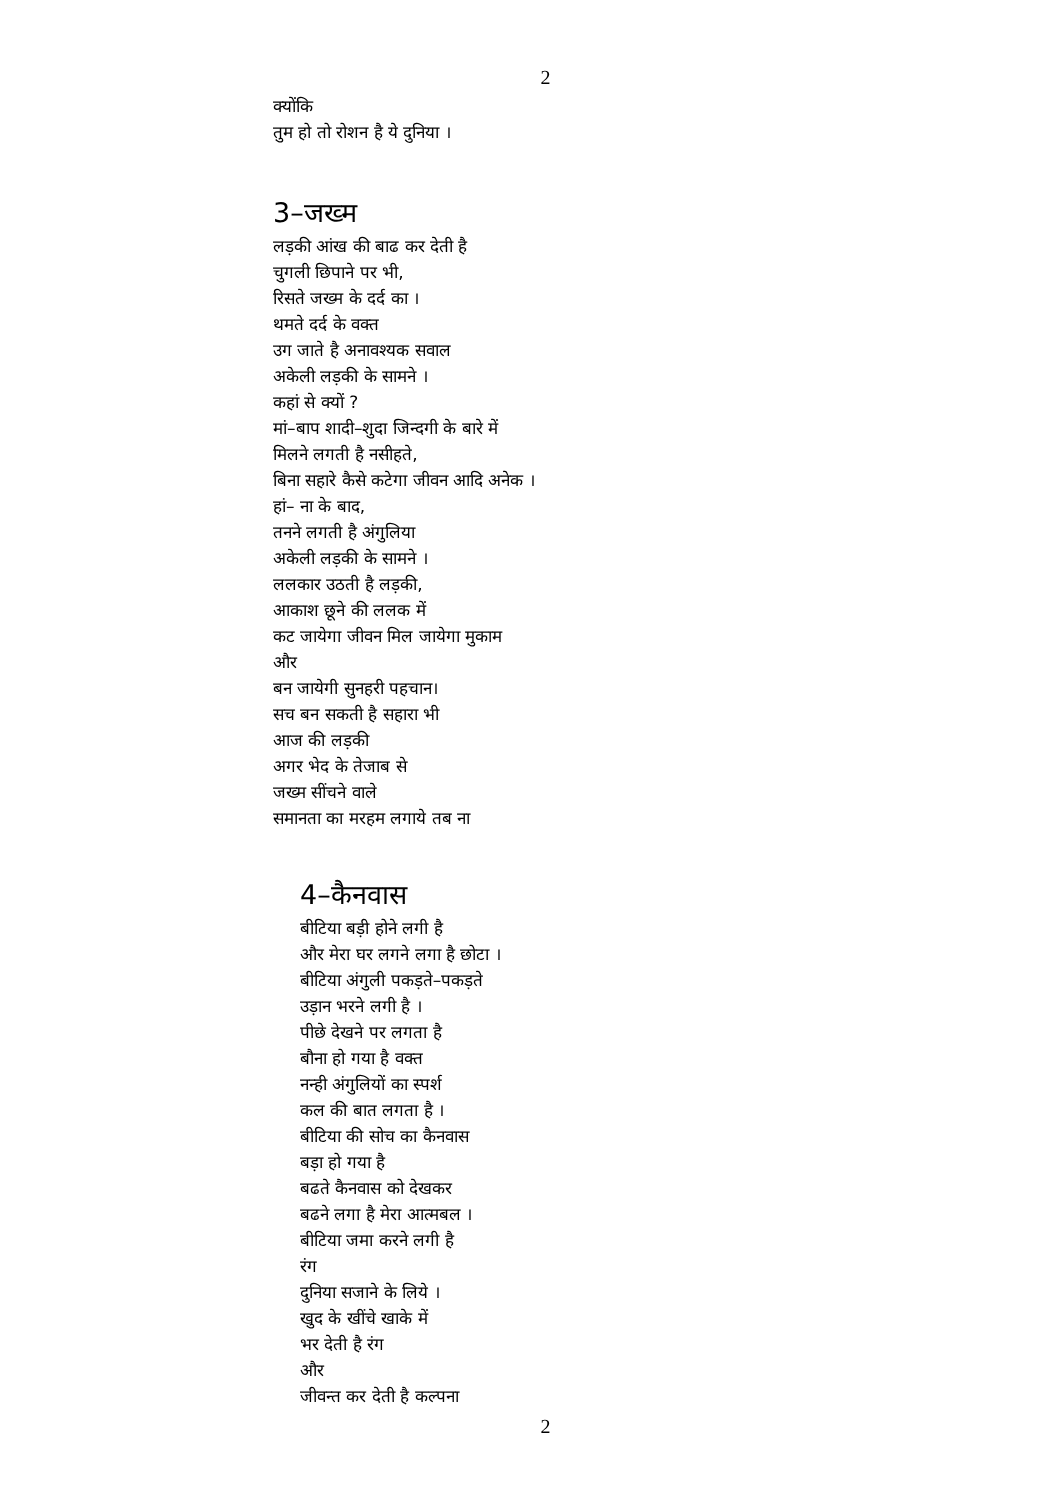2
क्योंकि
तुम हो तो रोशन है ये दुनिया ।
3–जख्म
लड़की आंख की बाढ कर देती है
चुगली छिपाने पर भी,
रिसते जख्म के दर्द का ।
थमते दर्द के वक्त
उग जाते है अनावश्यक सवाल
अकेली लड़की के सामने ।
कहां से क्यों ?
मां–बाप शादी–शुदा जिन्दगी के बारे में
मिलने लगती है नसीहते,
बिना सहारे कैसे कटेगा जीवन आदि अनेक ।
हां– ना के बाद,
तनने लगती है अंगुलिया
अकेली लड़की के सामने ।
ललकार उठती है लड़की,
आकाश छूने की ललक में
कट जायेगा जीवन मिल जायेगा मुकाम
और
बन जायेगी सुनहरी पहचान।
सच बन सकती है सहारा भी
आज की लड़की
अगर भेद के तेजाब से
जख्म सींचने वाले
समानता का मरहम लगाये तब ना
4–कैनवास
बीटिया बड़ी होने लगी है
और मेरा घर लगने लगा है छोटा ।
बीटिया अंगुली पकड़ते–पकड़ते
उड़ान भरने लगी है ।
पीछे देखने पर लगता है
बौना हो गया है वक्त
नन्ही अंगुलियों का स्पर्श
कल की बात लगता है ।
बीटिया की सोच का कैनवास
बड़ा हो गया है
बढते कैनवास को देखकर
बढने लगा है मेरा आत्मबल ।
बीटिया जमा करने लगी है
रंग
दुनिया सजाने के लिये ।
खुद के खींचे खाके में
भर देती है रंग
और
जीवन्त कर देती है कल्पना
2